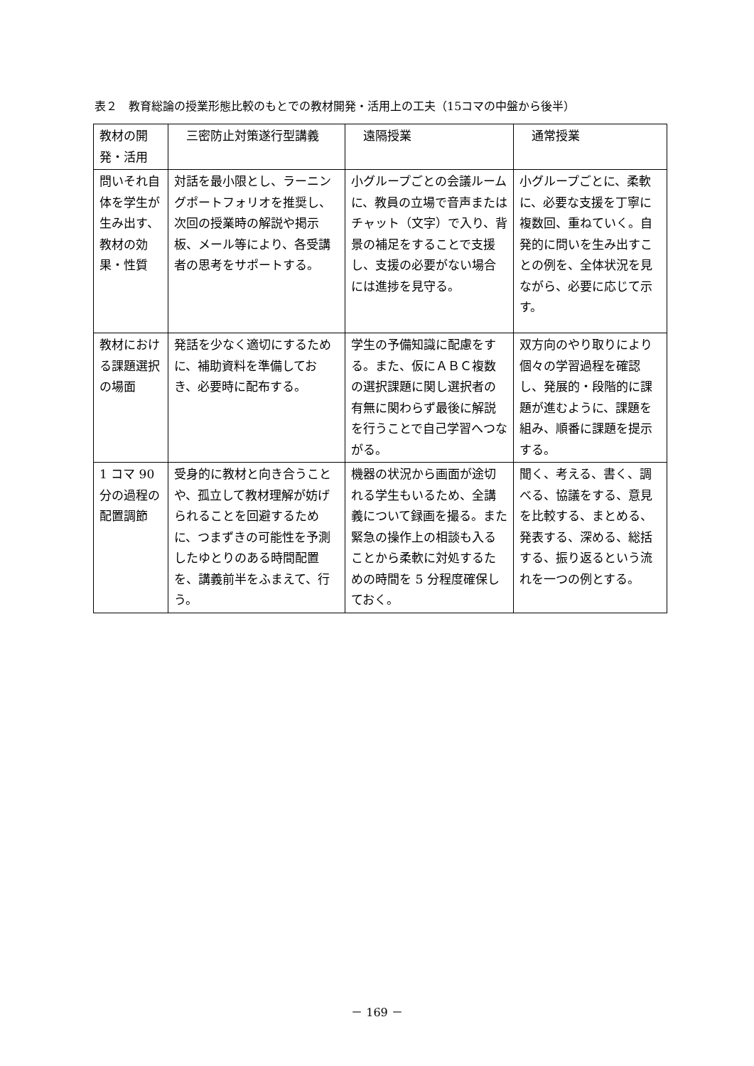表２　教育総論の授業形態比較のもとでの教材開発・活用上の工夫（15コマの中盤から後半）
| 教材の開発・活用 | 三密防止対策遂行型講義 | 遠隔授業 | 通常授業 |
| 問いそれ自体を学生が生み出す、教材の効果・性質 | 対話を最小限とし、ラーニングポートフォリオを推奨し、次回の授業時の解説や掲示板、メール等により、各受講者の思考をサポートする。 | 小グループごとの会議ルームに、教員の立場で音声またはチャット（文字）で入り、背景の補足をすることで支援し、支援の必要がない場合には進捗を見守る。 | 小グループごとに、柔軟に、必要な支援を丁寧に複数回、重ねていく。自発的に問いを生み出すことの例を、全体状況を見ながら、必要に応じて示す。 |
| 教材における課題選択の場面 | 発話を少なく適切にするために、補助資料を準備しておき、必要時に配布する。 | 学生の予備知識に配慮をする。また、仮にＡＢＣ複数の選択課題に関し選択者の有無に関わらず最後に解説を行うことで自己学習へつながる。 | 双方向のやり取りにより個々の学習過程を確認し、発展的・段階的に課題が進むように、課題を組み、順番に課題を提示する。 |
| 1 コマ 90分の過程の配置調節 | 受身的に教材と向き合うことや、孤立して教材理解が妨げられることを回避するために、つまずきの可能性を予測したゆとりのある時間配置を、講義前半をふまえて、行う。 | 機器の状況から画面が途切れる学生もいるため、全講義について録画を撮る。また緊急の操作上の相談も入ることから柔軟に対処するための時間を 5 分程度確保しておく。 | 聞く、考える、書く、調べる、協議をする、意見を比較する、まとめる、発表する、深める、総括する、振り返るという流れを一つの例とする。 |
－ 169 －